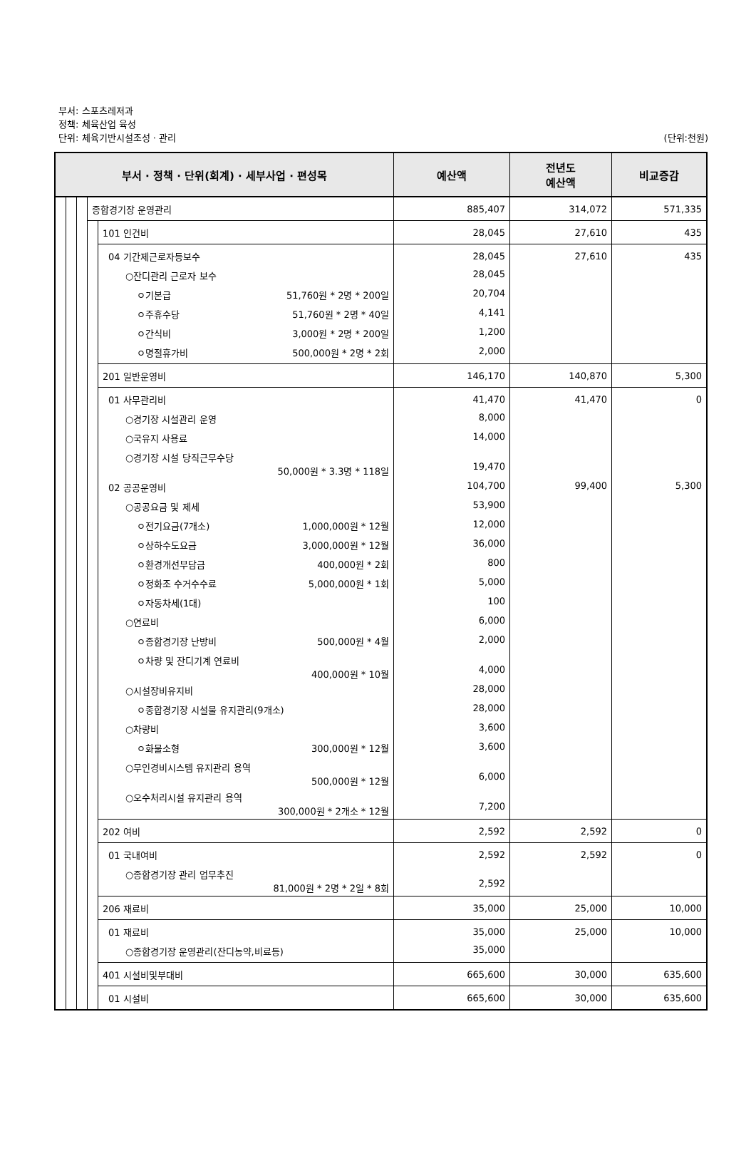부서: 스포츠레저과
정책: 체육산업 육성
단위: 체육기반시설조성 · 관리 (단위:천원)
| 부서 · 정책 · 단위(회계) · 세부사업 · 편성목 | | | | | 예산액 | 전년도 예산액 | 비교증감 |
| --- | --- | --- | --- | --- | --- | --- | --- |
| | | | 종합경기장 운영관리 | | 885,407 | 314,072 | 571,335 |
| | | | | 101 인건비 | 28,045 | 27,610 | 435 |
| | | | | 04 기간제근로자등보수 | 28,045 | 27,610 | 435 |
| | | | | ○잔디관리 근로자 보수 | 28,045 | | |
| | | | | ㅇ기본급 51,760원 * 2명 * 200일 | 20,704 | | |
| | | | | ㅇ주휴수당 51,760원 * 2명 * 40일 | 4,141 | | |
| | | | | ㅇ간식비 3,000원 * 2명 * 200일 | 1,200 | | |
| | | | | ㅇ명절휴가비 500,000원 * 2명 * 2회 | 2,000 | | |
| | | | | 201 일반운영비 | 146,170 | 140,870 | 5,300 |
| | | | | 01 사무관리비 | 41,470 | 41,470 | 0 |
| | | | | ○경기장 시설관리 운영 | 8,000 | | |
| | | | | ○국유지 사용료 | 14,000 | | |
| | | | | ○경기장 시설 당직근무수당 50,000원 * 3.3명 * 118일 | 19,470 | | |
| | | | | 02 공공운영비 | 104,700 | 99,400 | 5,300 |
| | | | | ○공공요금 및 제세 | 53,900 | | |
| | | | | ㅇ전기요금(7개소) 1,000,000원 * 12월 | 12,000 | | |
| | | | | ㅇ상하수도요금 3,000,000원 * 12월 | 36,000 | | |
| | | | | ㅇ환경개선부담금 400,000원 * 2회 | 800 | | |
| | | | | ㅇ정화조 수거수수료 5,000,000원 * 1회 | 5,000 | | |
| | | | | ㅇ자동차세(1대) | 100 | | |
| | | | | ○연료비 | 6,000 | | |
| | | | | ㅇ종합경기장 난방비 500,000원 * 4월 | 2,000 | | |
| | | | | ㅇ차량 및 잔디기계 연료비 400,000원 * 10월 | 4,000 | | |
| | | | | ○시설장비유지비 | 28,000 | | |
| | | | | ㅇ종합경기장 시설물 유지관리(9개소) | 28,000 | | |
| | | | | ○차량비 | 3,600 | | |
| | | | | ㅇ화물소형 300,000원 * 12월 | 3,600 | | |
| | | | | ○무인경비시스템 유지관리 용역 500,000원 * 12월 | 6,000 | | |
| | | | | ○오수처리시설 유지관리 용역 300,000원 * 2개소 * 12월 | 7,200 | | |
| | | | | 202 여비 | 2,592 | 2,592 | 0 |
| | | | | 01 국내여비 | 2,592 | 2,592 | 0 |
| | | | | ○종합경기장 관리 업무추진 81,000원 * 2명 * 2일 * 8회 | 2,592 | | |
| | | | | 206 재료비 | 35,000 | 25,000 | 10,000 |
| | | | | 01 재료비 | 35,000 | 25,000 | 10,000 |
| | | | | ○종합경기장 운영관리(잔디농약,비료등) | 35,000 | | |
| | | | | 401 시설비및부대비 | 665,600 | 30,000 | 635,600 |
| | | | | 01 시설비 | 665,600 | 30,000 | 635,600 |